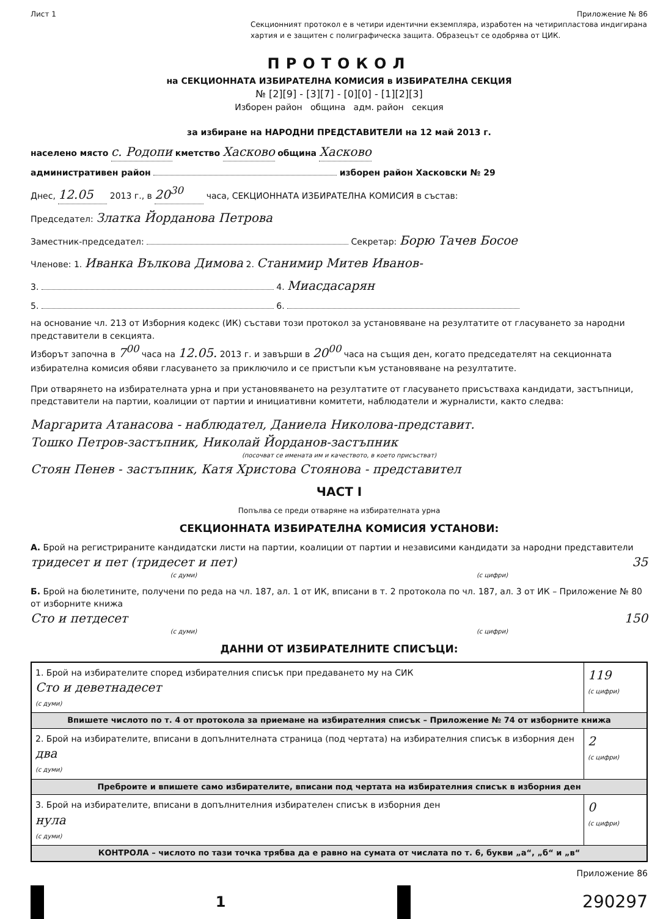Лист 1 Приложение № 86
Секционният протокол е в четири идентични екземпляра, изработен на четирипластова индигирана хартия и е защитен с полиграфическа защита. Образецът се одобрява от ЦИК.
ПРОТОКОЛ
на СЕКЦИОННАТА ИЗБИРАТЕЛНА КОМИСИЯ в ИЗБИРАТЕЛНА СЕКЦИЯ
№ [2][9] - [3][7] - [0][0] - [1][2][3]
Изборен район община адм. район секция
за избиране на НАРОДНИ ПРЕДСТАВИТЕЛИ на 12 май 2013 г.
населено място с. Родопи кметство Хасково община Хасково
административен район изборен район Хасковски № 29
Днес, 12.05 2013 г., в 20<sup>30</sup> часа, СЕКЦИОННАТА ИЗБИРАТЕЛНА КОМИСИЯ в състав:
Председател: Златка Йорданова Петрова
Заместник-председател: Секретар: Борю Тачев Босое
Членове: 1. Иванка Вълкова Димова 2. Станимир Митев Иванов-
3. 4. Миасдасарян
5. 6.
на основание чл. 213 от Изборния кодекс (ИК) състави този протокол за установяване на резултатите от гласуването за народни представители в секцията.
Изборът започна в 7<sup>00</sup> часа на 12.05. 2013 г. и завърши в 20<sup>00</sup> часа на същия ден, когато председателят на секционната избирателна комисия обяви гласуването за приключило и се пристъпи към установяване на резултатите.
При отварянето на избирателната урна и при установяването на резултатите от гласуването присъстваха кандидати, застъпници, представители на партии, коалиции от партии и инициативни комитети, наблюдатели и журналисти, както следва:
Маргарита Атанасова - наблюдател, Даниела Николова-представит.
Тошко Петров-застъпник, Николай Йорданов-застъпник
(посочват се имената им и качеството, в което присъстват)
Стоян Пенев - застъпник, Катя Христова Стоянова - представител
ЧАСТ I
Попълва се преди отваряне на избирателната урна
СЕКЦИОННАТА ИЗБИРАТЕЛНА КОМИСИЯ УСТАНОВИ:
А. Брой на регистрираните кандидатски листи на партии, коалиции от партии и независими кандидати за народни представители
тридесет и пет (тридесет и пет) 35
(с думи) (с цифри)
Б. Брой на бюлетините, получени по реда на чл. 187, ал. 1 от ИК, вписани в т. 2 протокола по чл. 187, ал. 3 от ИК – Приложение № 80 от изборните книжа
Сто и петдесет 150
(с думи) (с цифри)
ДАННИ ОТ ИЗБИРАТЕЛНИТЕ СПИСЪЦИ:
| 1. Брой на избирателите според избирателния списък при предаването му на СИК Сто и деветнадесет (с думи) | 119 (с цифри) |
| Впишете числото по т. 4 от протокола за приемане на избирателния списък – Приложение № 74 от изборните книжа | |
| 2. Брой на избирателите, вписани в допълнителната страница (под чертата) на избирателния списък в изборния ден два (с думи) | 2 (с цифри) |
| Преброите и впишете само избирателите, вписани под чертата на избирателния списък в изборния ден | |
| 3. Брой на избирателите, вписани в допълнителния избирателен списък в изборния ден нула (с думи) | 0 (с цифри) |
| КОНТРОЛА – числото по тази точка трябва да е равно на сумата от числата по т. 6, букви „а“, „б“ и „в“ | |
Приложение 86
1
290297